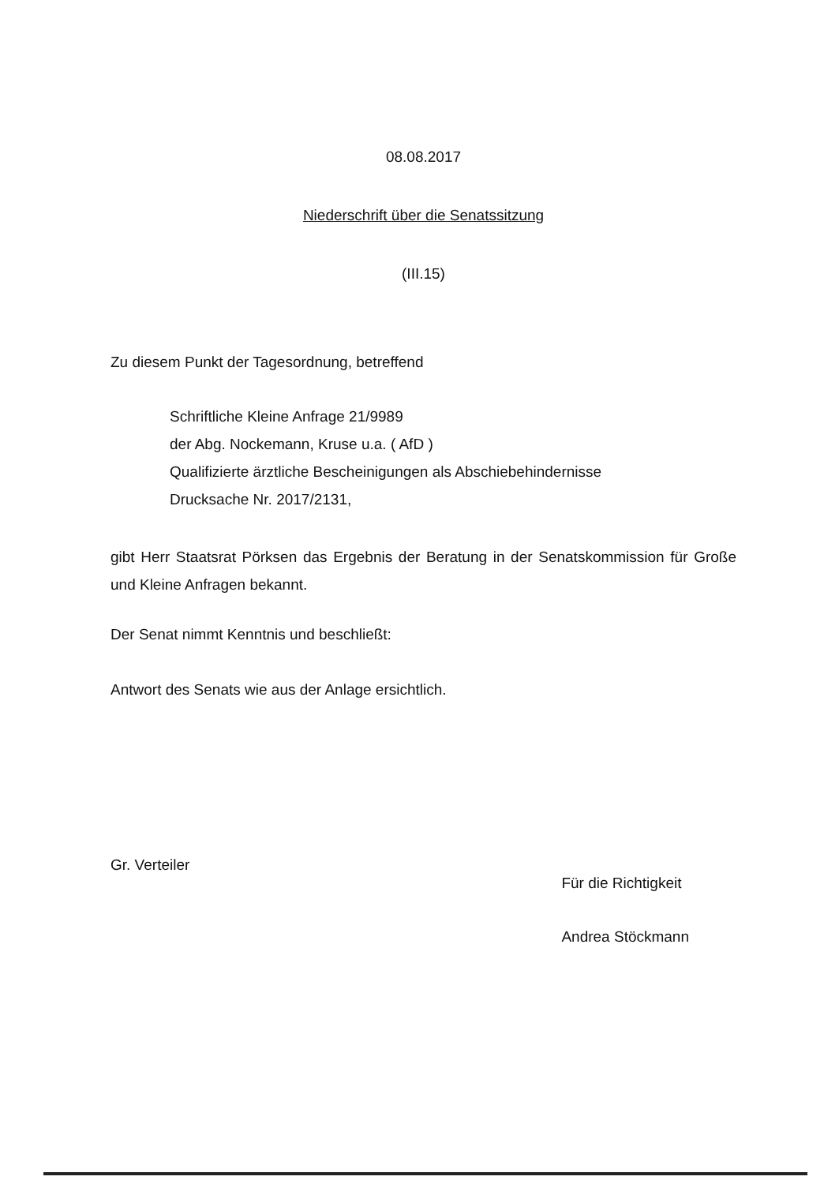08.08.2017
Niederschrift über die Senatssitzung
(III.15)
Zu diesem Punkt der Tagesordnung, betreffend
Schriftliche Kleine Anfrage 21/9989
der Abg. Nockemann, Kruse u.a. ( AfD )
Qualifizierte ärztliche Bescheinigungen als Abschiebehindernisse
Drucksache Nr. 2017/2131,
gibt Herr Staatsrat Pörksen das Ergebnis der Beratung in der Senatskommission für Große und Kleine Anfragen bekannt.
Der Senat nimmt Kenntnis und beschließt:
Antwort des Senats wie aus der Anlage ersichtlich.
Gr. Verteiler
Für die Richtigkeit
Andrea Stöckmann